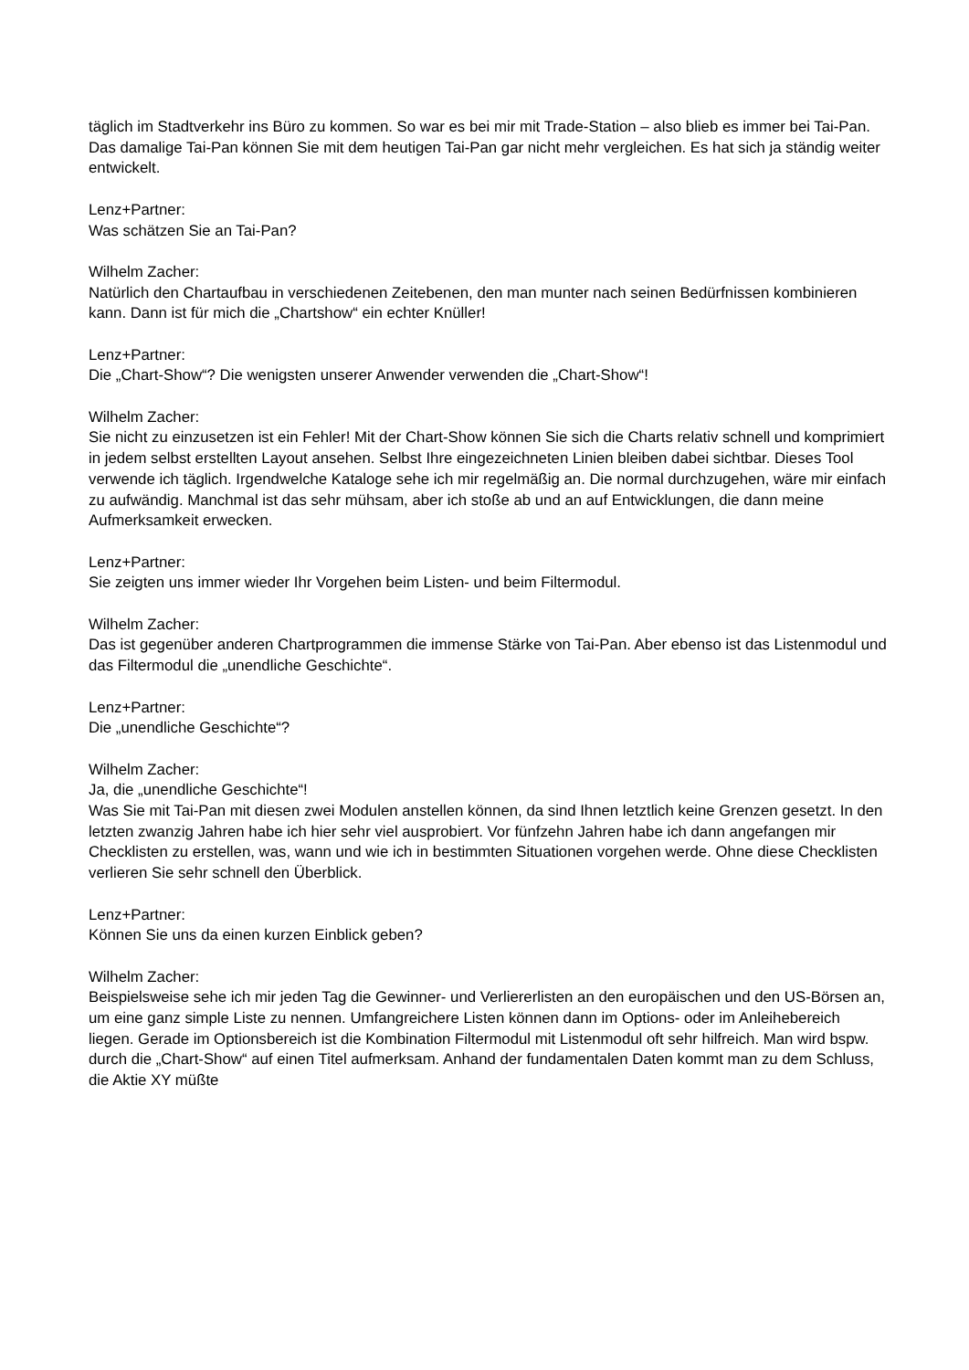täglich im Stadtverkehr ins Büro zu kommen. So war es bei mir mit Trade-Station – also blieb es immer bei Tai-Pan. Das damalige Tai-Pan können Sie mit dem heutigen Tai-Pan gar nicht mehr vergleichen. Es hat sich ja ständig weiter entwickelt.
Lenz+Partner:
Was schätzen Sie an Tai-Pan?
Wilhelm Zacher:
Natürlich den Chartaufbau in verschiedenen Zeitebenen, den man munter nach seinen Bedürfnissen kombinieren kann. Dann ist für mich die „Chartshow“ ein echter Knüller!
Lenz+Partner:
Die „Chart-Show“? Die wenigsten unserer Anwender verwenden die „Chart-Show“!
Wilhelm Zacher:
Sie nicht zu einzusetzen ist ein Fehler! Mit der Chart-Show können Sie sich die Charts relativ schnell und komprimiert in jedem selbst erstellten Layout ansehen. Selbst Ihre eingezeichneten Linien bleiben dabei sichtbar. Dieses Tool verwende ich täglich. Irgendwelche Kataloge sehe ich mir regelmäßig an. Die normal durchzugehen, wäre mir einfach zu aufwändig. Manchmal ist das sehr mühsam, aber ich stoße ab und an auf Entwicklungen, die dann meine Aufmerksamkeit erwecken.
Lenz+Partner:
Sie zeigten uns immer wieder Ihr Vorgehen beim Listen- und beim Filtermodul.
Wilhelm Zacher:
Das ist gegenüber anderen Chartprogrammen die immense Stärke von Tai-Pan. Aber ebenso ist das Listenmodul und das Filtermodul die „unendliche Geschichte“.
Lenz+Partner:
Die „unendliche Geschichte“?
Wilhelm Zacher:
Ja, die „unendliche Geschichte“!
Was Sie mit Tai-Pan mit diesen zwei Modulen anstellen können, da sind Ihnen letztlich keine Grenzen gesetzt. In den letzten zwanzig Jahren habe ich hier sehr viel ausprobiert. Vor fünfzehn Jahren habe ich dann angefangen mir Checklisten zu erstellen, was, wann und wie ich in bestimmten Situationen vorgehen werde. Ohne diese Checklisten verlieren Sie sehr schnell den Überblick.
Lenz+Partner:
Können Sie uns da einen kurzen Einblick geben?
Wilhelm Zacher:
Beispielsweise sehe ich mir jeden Tag die Gewinner- und Verliererlisten an den europäischen und den US-Börsen an, um eine ganz simple Liste zu nennen. Umfangreichere Listen können dann im Options- oder im Anleihebereich liegen. Gerade im Optionsbereich ist die Kombination Filtermodul mit Listenmodul oft sehr hilfreich. Man wird bspw. durch die „Chart-Show“ auf einen Titel aufmerksam. Anhand der fundamentalen Daten kommt man zu dem Schluss, die Aktie XY müßte